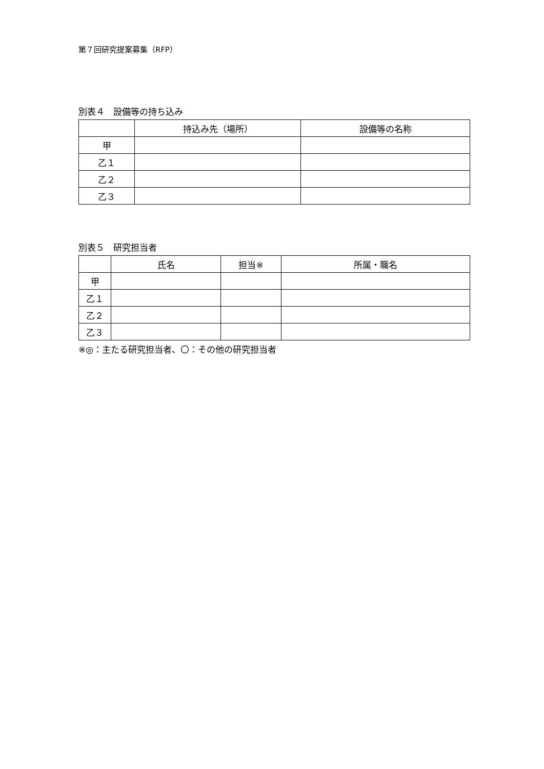第７回研究提案募集（RFP）
別表４　設備等の持ち込み
| | 持込み先（場所） | 設備等の名称 |
| --- | --- | --- |
| 甲 | | |
| 乙１ | | |
| 乙２ | | |
| 乙３ | | |
別表５　研究担当者
| | 氏名 | 担当※ | 所属・職名 |
| --- | --- | --- | --- |
| 甲 | | | |
| 乙１ | | | |
| 乙２ | | | |
| 乙３ | | | |
※◎：主たる研究担当者、〇：その他の研究担当者